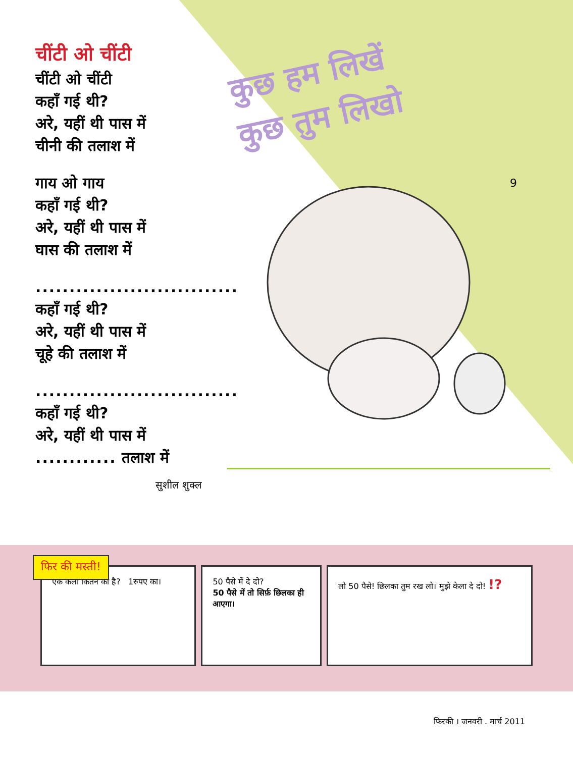चींटी ओ चींटी
चींटी ओ चींटी
कहाँ गई थी?
अरे, यहीं थी पास में
चीनी की तलाश में
गाय ओ गाय
कहाँ गई थी?
अरे, यहीं थी पास में
घास की तलाश में
..............................
कहाँ गई थी?
अरे, यहीं थी पास में
चूहे की तलाश में
..............................
कहाँ गई थी?
अरे, यहीं थी पास में
............ तलाश में
सुशील शुक्ल
कुछ हम लिखें
कुछ तुम लिखो
9
फिर की मस्ती!
एक केला कितने का है? 1रुपए का। 50 पैसे में दे दो?
50 पैसे में तो सिर्फ़ छिलका ही आएगा।
लो 50 पैसे! छिलका तुम रख लो। मुझे केला दे दो! !?
फिरकी । जनवरी . मार्च 2011